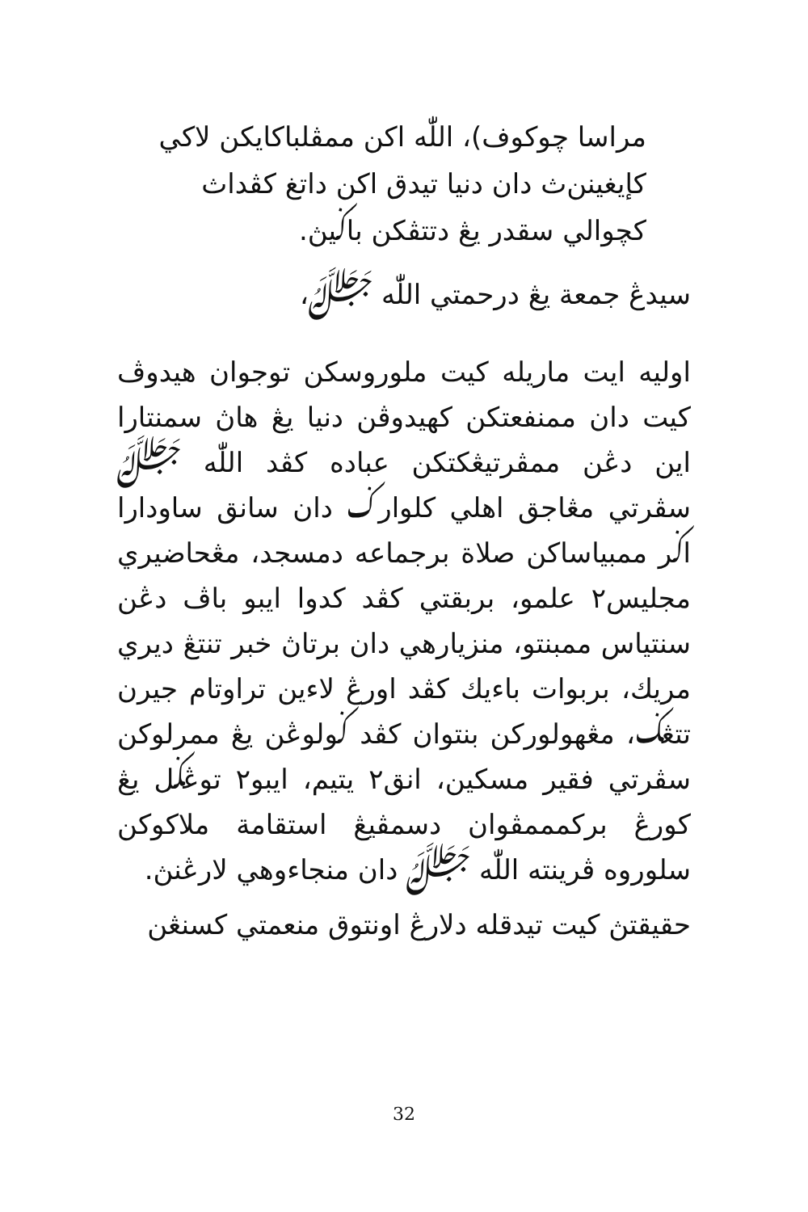مراسا چوکوف)، اللّٰه اکن ممڤلباکايکن لاکي کإيغينن‌ث دان دنيا تيدق اکن داتغ کڤداث کچوالي سقدر يڠ دتتڤکن باݢيڽ.
سيدڠ جمعة يڠ درحمتي اللّٰه ﷻ،
اوليه ايت ماريله کيت ملوروسکن توجوان هيدوڤ کيت دان ممنفعتکن کهيدوڤن دنيا يڠ هاڽ سمنتارا اين دڠن ممڤرتيڠکتکن عباده کڤد اللّٰه ﷻ سڤرتي مڠاجق اهلي کلوارݢ دان سانق ساودارا اݢر ممبياساکن صلاة برجماعه دمسجد، مڠحاضيري مجليس٢ علمو، بربقتي کڤد کدوا ايبو باڤ دڠن سنتياس ممبنتو، منزيارهي دان برتاڽ خبر تنتڠ ديري مريك، بربوات باءيك کڤد اورڠ لاءين تراوتام جيرن تتڠݢ، مڠهولورکن بنتوان کڤد ݢولوڠن يڠ ممرلوکن سڤرتي فقير مسکين، انق٢ يتيم، ايبو٢ توڠݢل يڠ کورڠ برکمممڤوان دسمڤيڠ استقامة ملاکوکن سلوروه ڤرينته اللّٰه ﷻ دان منجاءوهي لارڠنڽ.
حقيقتڽ کيت تيدقله دلارڠ اونتوق منعمتي کسنڠن
32